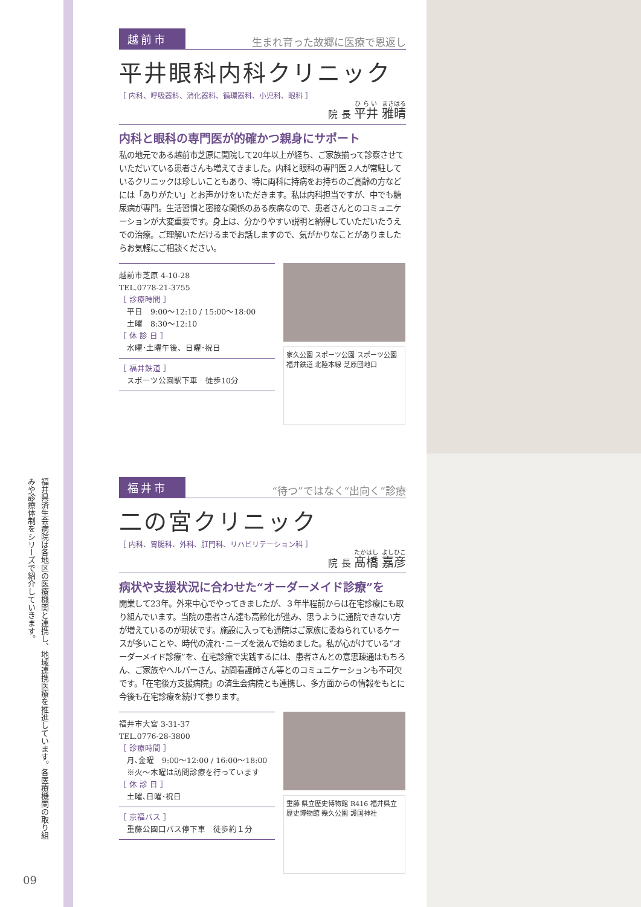福井県済生会病院は各地区の医療機関と連携し、地域連携医療を推進しています。各医療機関の取り組みや診療体制をシリーズで紹介していきます。
09
越前市 生まれ育った故郷に医療で恩返し
平井眼科内科クリニック
［ 内科、呼吸器科、消化器科、循環器科、小児科、眼科 ］
院 長 平井 雅晴
内科と眼科の専門医が的確かつ親身にサポート
私の地元である越前市芝原に開院して20年以上が経ち、ご家族揃って診察させていただいている患者さんも増えてきました。内科と眼科の専門医２人が常駐しているクリニックは珍しいこともあり、特に両科に持病をお持ちのご高齢の方などには「ありがたい」とお声かけをいただきます。私は内科担当ですが、中でも糖尿病が専門。生活習慣と密接な関係のある疾病なので、患者さんとのコミュニケーションが大変重要です。身上は、分かりやすい説明と納得していただいたうえでの治療。ご理解いただけるまでお話しますので、気がかりなことがありましたらお気軽にご相談ください。
越前市芝原 4-10-28
TEL.0778-21-3755
［ 診療時間 ］
　平日　9:00〜12:10 / 15:00〜18:00
　土曜　8:30〜12:10
［ 休 診 日 ］
　水曜･土曜午後、日曜･祝日
［ 福井鉄道 ］
　スポーツ公園駅下車　徒歩10分
家久公園 スポーツ公園 スポーツ公園 福井鉄道 北陸本線 芝原団地口
福井市 “待つ”ではなく“出向く”診療
二の宮クリニック
［ 内科、胃腸科、外科、肛門科、リハビリテーション科 ］
院 長 髙橋 嘉彦
病状や支援状況に合わせた“オーダーメイド診療”を
開業して23年。外来中心でやってきましたが、３年半程前からは在宅診療にも取り組んでいます。当院の患者さん達も高齢化が進み、思うように通院できない方が増えているのが現状です。施設に入っても通院はご家族に委ねられているケースが多いことや、時代の流れ･ニーズを汲んで始めました。私が心がけている“オーダーメイド診療”を、在宅診療で実践するには、患者さんとの意思疎通はもちろん、ご家族やヘルパーさん、訪問看護師さん等とのコミュニケーションも不可欠です。「在宅後方支援病院」の済生会病院とも連携し、多方面からの情報をもとに今後も在宅診療を続けて参ります。
福井市大宮 3-31-37
TEL.0776-28-3800
［ 診療時間 ］
　月､金曜　9:00〜12:00 / 16:00〜18:00
　※火〜木曜は訪問診療を行っています
［ 休 診 日 ］
　土曜､日曜･祝日
［ 京福バス ］
　重藤公園口バス停下車　徒歩約１分
重藤 県立歴史博物館 R416 福井県立歴史博物館 幾久公園 護国神社